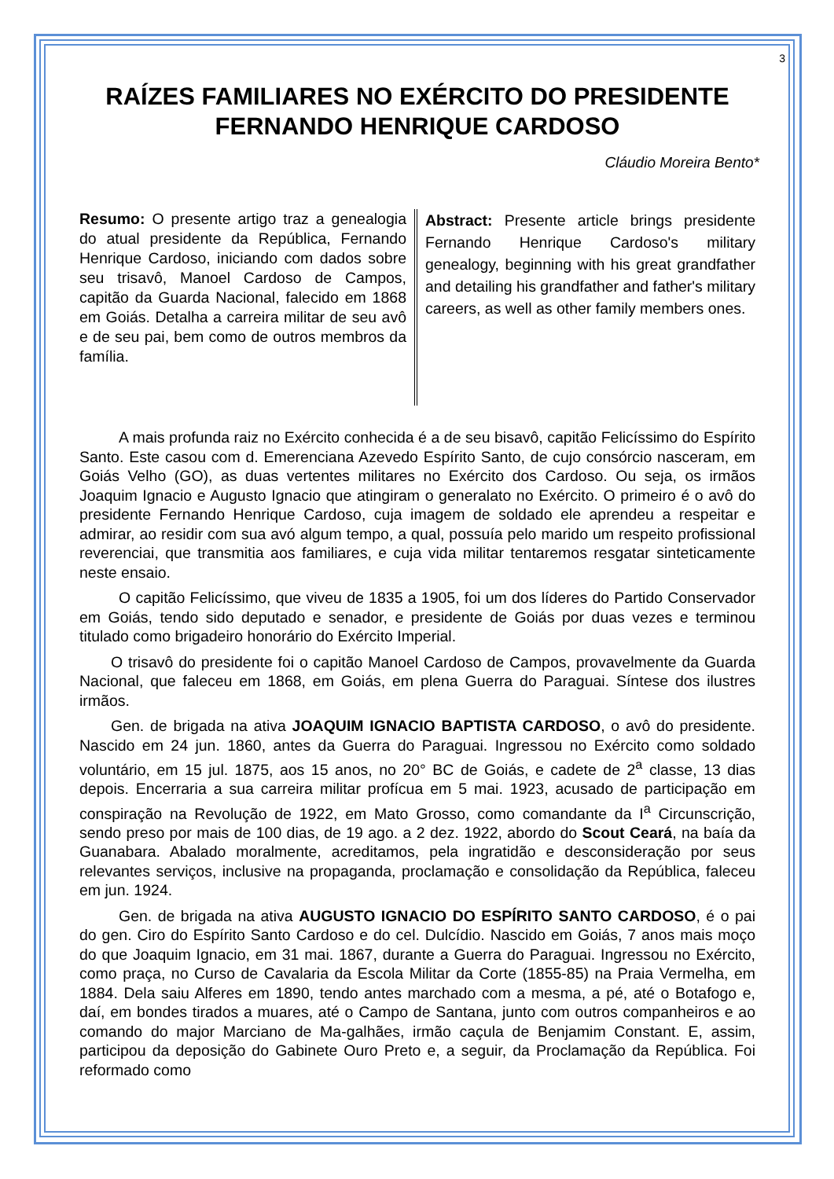3
RAÍZES FAMILIARES NO EXÉRCITO DO PRESIDENTE FERNANDO HENRIQUE CARDOSO
Cláudio Moreira Bento*
Resumo: O presente artigo traz a genealogia do atual presidente da República, Fernando Henrique Cardoso, iniciando com dados sobre seu trisavô, Manoel Cardoso de Campos, capitão da Guarda Nacional, falecido em 1868 em Goiás. Detalha a carreira militar de seu avô e de seu pai, bem como de outros membros da família.
Abstract: Presente article brings presidente Fernando Henrique Cardoso's military genealogy, beginning with his great grandfather and detailing his grandfather and father's military careers, as well as other family members ones.
A mais profunda raiz no Exército conhecida é a de seu bisavô, capitão Felicíssimo do Espírito Santo. Este casou com d. Emerenciana Azevedo Espírito Santo, de cujo consórcio nasceram, em Goiás Velho (GO), as duas vertentes militares no Exército dos Cardoso. Ou seja, os irmãos Joaquim Ignacio e Augusto Ignacio que atingiram o generalato no Exército. O primeiro é o avô do presidente Fernando Henrique Cardoso, cuja imagem de soldado ele aprendeu a respeitar e admirar, ao residir com sua avó algum tempo, a qual, possuía pelo marido um respeito profissional reverenciai, que transmitia aos familiares, e cuja vida militar tentaremos resgatar sinteticamente neste ensaio.
O capitão Felicíssimo, que viveu de 1835 a 1905, foi um dos líderes do Partido Conservador em Goiás, tendo sido deputado e senador, e presidente de Goiás por duas vezes e terminou titulado como brigadeiro honorário do Exército Imperial.
O trisavô do presidente foi o capitão Manoel Cardoso de Campos, provavelmente da Guarda Nacional, que faleceu em 1868, em Goiás, em plena Guerra do Paraguai. Síntese dos ilustres irmãos.
Gen. de brigada na ativa JOAQUIM IGNACIO BAPTISTA CARDOSO, o avô do presidente. Nascido em 24 jun. 1860, antes da Guerra do Paraguai. Ingressou no Exército como soldado voluntário, em 15 jul. 1875, aos 15 anos, no 20° BC de Goiás, e cadete de 2<sup>a</sup> classe, 13 dias depois. Encerraria a sua carreira militar profícua em 5 mai. 1923, acusado de participação em conspiração na Revolução de 1922, em Mato Grosso, como comandante da I<sup>a</sup> Circunscrição, sendo preso por mais de 100 dias, de 19 ago. a 2 dez. 1922, abordo do Scout Ceará, na baía da Guanabara. Abalado moralmente, acreditamos, pela ingratidão e desconsideração por seus relevantes serviços, inclusive na propaganda, proclamação e consolidação da República, faleceu em jun. 1924.
Gen. de brigada na ativa AUGUSTO IGNACIO DO ESPÍRITO SANTO CARDOSO, é o pai do gen. Ciro do Espírito Santo Cardoso e do cel. Dulcídio. Nascido em Goiás, 7 anos mais moço do que Joaquim Ignacio, em 31 mai. 1867, durante a Guerra do Paraguai. Ingressou no Exército, como praça, no Curso de Cavalaria da Escola Militar da Corte (1855-85) na Praia Vermelha, em 1884. Dela saiu Alferes em 1890, tendo antes marchado com a mesma, a pé, até o Botafogo e, daí, em bondes tirados a muares, até o Campo de Santana, junto com outros companheiros e ao comando do major Marciano de Ma-galhães, irmão caçula de Benjamim Constant. E, assim, participou da deposição do Gabinete Ouro Preto e, a seguir, da Proclamação da República. Foi reformado como